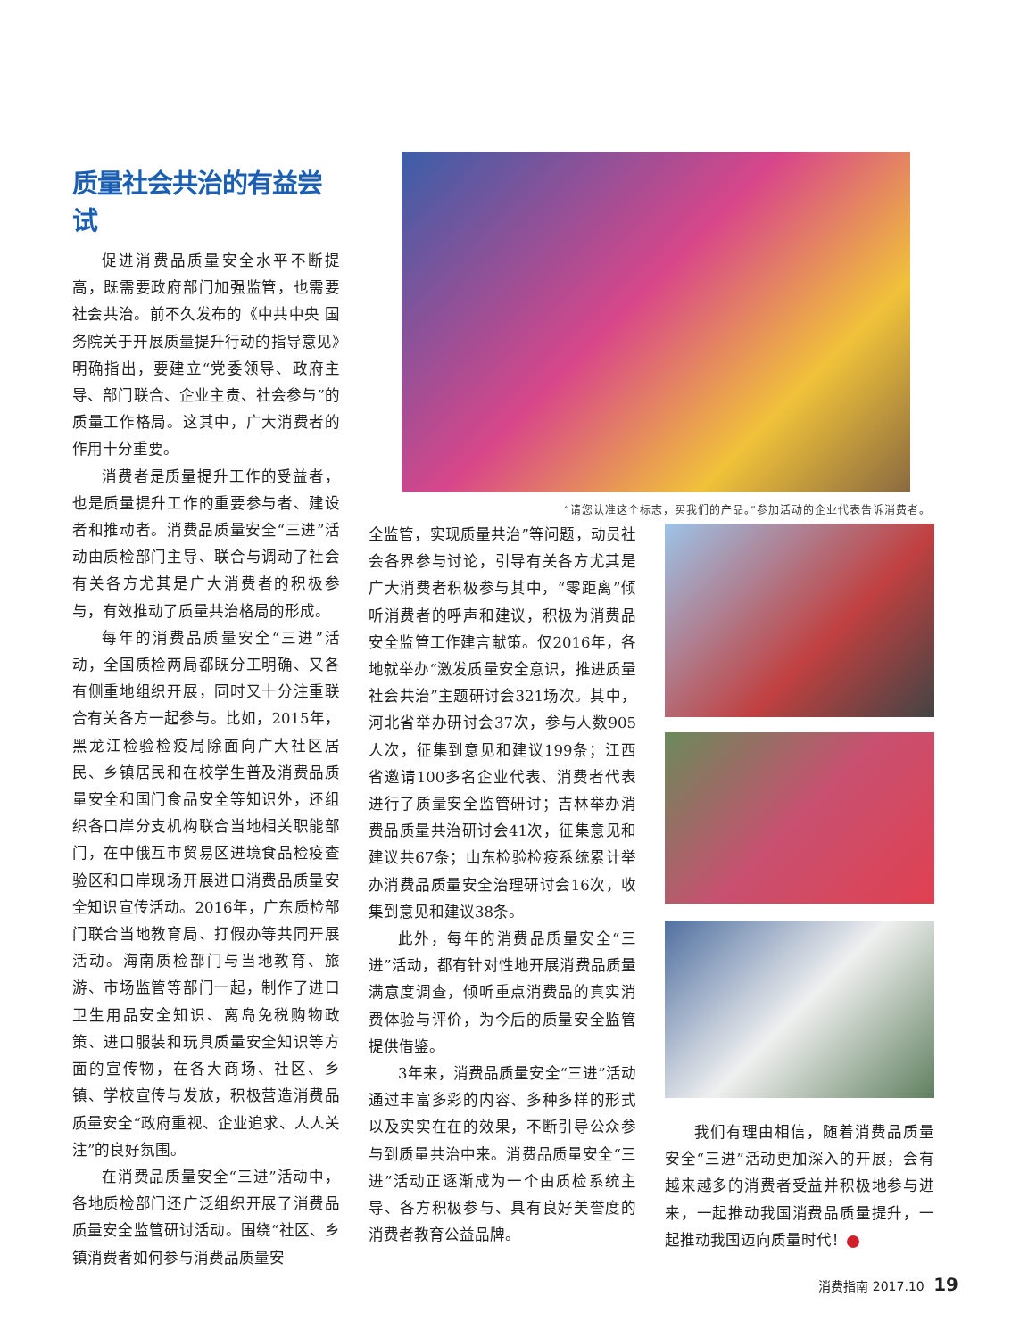质量社会共治的有益尝试
促进消费品质量安全水平不断提高，既需要政府部门加强监管，也需要社会共治。前不久发布的《中共中央 国务院关于开展质量提升行动的指导意见》明确指出，要建立“党委领导、政府主导、部门联合、企业主责、社会参与”的质量工作格局。这其中，广大消费者的作用十分重要。
消费者是质量提升工作的受益者，也是质量提升工作的重要参与者、建设者和推动者。消费品质量安全“三进”活动由质检部门主导、联合与调动了社会有关各方尤其是广大消费者的积极参与，有效推动了质量共治格局的形成。
每年的消费品质量安全“三进”活动，全国质检两局都既分工明确、又各有侧重地组织开展，同时又十分注重联合有关各方一起参与。比如，2015年，黑龙江检验检疫局除面向广大社区居民、乡镇居民和在校学生普及消费品质量安全和国门食品安全等知识外，还组织各口岸分支机构联合当地相关职能部门，在中俄互市贸易区进境食品检疫查验区和口岸现场开展进口消费品质量安全知识宣传活动。2016年，广东质检部门联合当地教育局、打假办等共同开展活动。海南质检部门与当地教育、旅游、市场监管等部门一起，制作了进口卫生用品安全知识、离岛免税购物政策、进口服装和玩具质量安全知识等方面的宣传物，在各大商场、社区、乡镇、学校宣传与发放，积极营造消费品质量安全“政府重视、企业追求、人人关注”的良好氛围。
在消费品质量安全“三进”活动中，各地质检部门还广泛组织开展了消费品质量安全监管研讨活动。围绕“社区、乡镇消费者如何参与消费品质量安
“请您认准这个标志，买我们的产品。”参加活动的企业代表告诉消费者。
全监管，实现质量共治”等问题，动员社会各界参与讨论，引导有关各方尤其是广大消费者积极参与其中，“零距离”倾听消费者的呼声和建议，积极为消费品安全监管工作建言献策。仅2016年，各地就举办“激发质量安全意识，推进质量社会共治”主题研讨会321场次。其中，河北省举办研讨会37次，参与人数905人次，征集到意见和建议199条；江西省邀请100多名企业代表、消费者代表进行了质量安全监管研讨；吉林举办消费品质量共治研讨会41次，征集意见和建议共67条；山东检验检疫系统累计举办消费品质量安全治理研讨会16次，收集到意见和建议38条。
此外，每年的消费品质量安全“三进”活动，都有针对性地开展消费品质量满意度调查，倾听重点消费品的真实消费体验与评价，为今后的质量安全监管提供借鉴。
3年来，消费品质量安全“三进”活动通过丰富多彩的内容、多种多样的形式以及实实在在的效果，不断引导公众参与到质量共治中来。消费品质量安全“三进”活动正逐渐成为一个由质检系统主导、各方积极参与、具有良好美誉度的消费者教育公益品牌。
我们有理由相信，随着消费品质量安全“三进”活动更加深入的开展，会有越来越多的消费者受益并积极地参与进来，一起推动我国消费品质量提升，一起推动我国迈向质量时代！
消费指南 2017.10 19